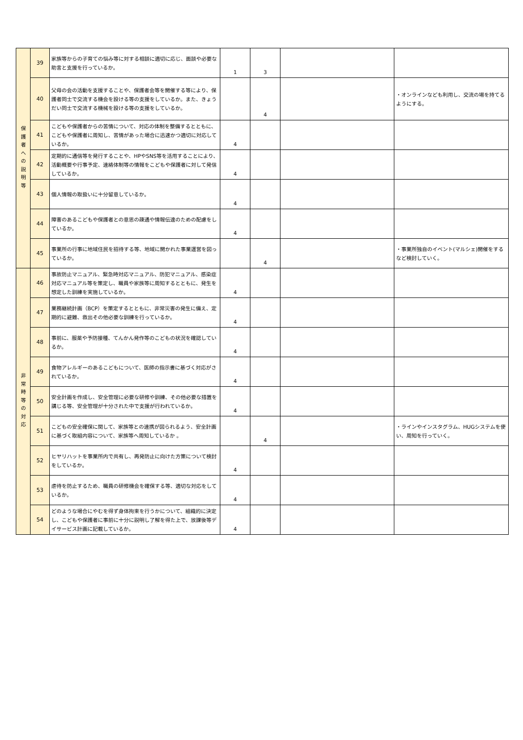| 保護者への説明等 | 39 | 家族等からの子育ての悩み等に対する相談に適切に応じ、面談や必要な助言と支援を行っているか。 | 1 | 3 | | |
| | 40 | 父母の会の活動を支援することや、保護者会等を開催する等により、保護者同士で交流する機会を設ける等の支援をしているか。また、きょうだい同士で交流する機械を設ける等の支援をしているか。 | | 4 | | ・オンラインなども利用し、交流の場を持てるようにする。 |
| | 41 | こどもや保護者からの苦情について、対応の体制を整備するとともに、こどもや保護者に周知し、苦情があった場合に迅速かつ適切に対応しているか。 | 4 | | | |
| | 42 | 定期的に通信等を発行することや、HPやSNS等を活用することにより、活動概要や行事予定、連絡体制等の情報をこどもや保護者に対して発信しているか。 | 4 | | | |
| | 43 | 個人情報の取扱いに十分留意しているか。 | 4 | | | |
| | 44 | 障害のあるこどもや保護者との意思の疎通や情報伝達のための配慮をしているか。 | 4 | | | |
| | 45 | 事業所の行事に地域住民を招待する等、地域に開かれた事業運営を図っているか。 | | 4 | | ・事業所独自のイベント(マルシェ)開催をするなど検討していく。 |
| 非常時等の対応 | 46 | 事故防止マニュアル、緊急時対応マニュアル、防犯マニュアル、感染症対応マニュアル等を策定し、職員や家族等に周知するとともに、発生を想定した訓練を実施しているか。 | 4 | | | |
| | 47 | 業務継続計画（BCP）を策定するとともに、非常災害の発生に備え、定期的に避難、救出その他必要な訓練を行っているか。 | 4 | | | |
| | 48 | 事前に、服薬や予防接種、てんかん発作等のこどもの状況を確認しているか。 | 4 | | | |
| | 49 | 食物アレルギーのあるこどもについて、医師の指示書に基づく対応がされているか。 | 4 | | | |
| | 50 | 安全計画を作成し、安全管理に必要な研修や訓練、その他必要な措置を講じる等、安全管理が十分された中で支援が行われているか。 | 4 | | | |
| | 51 | こどもの安全確保に関して、家族等との連携が図られるよう、安全計画に基づく取組内容について、家族等へ周知しているか 。 | | 4 | | ・ラインやインスタグラム、HUGシステムを使い、周知を行っていく。 |
| | 52 | ヒヤリハットを事業所内で共有し、再発防止に向けた方策について検討をしているか。 | 4 | | | |
| | 53 | 虐待を防止するため、職員の研修機会を確保する等、適切な対応をしているか。 | 4 | | | |
| | 54 | どのような場合にやむを得ず身体拘束を行うかについて、組織的に決定し、こどもや保護者に事前に十分に説明し了解を得た上で、放課後等デイサービス計画に記載しているか。 | 4 | | | |